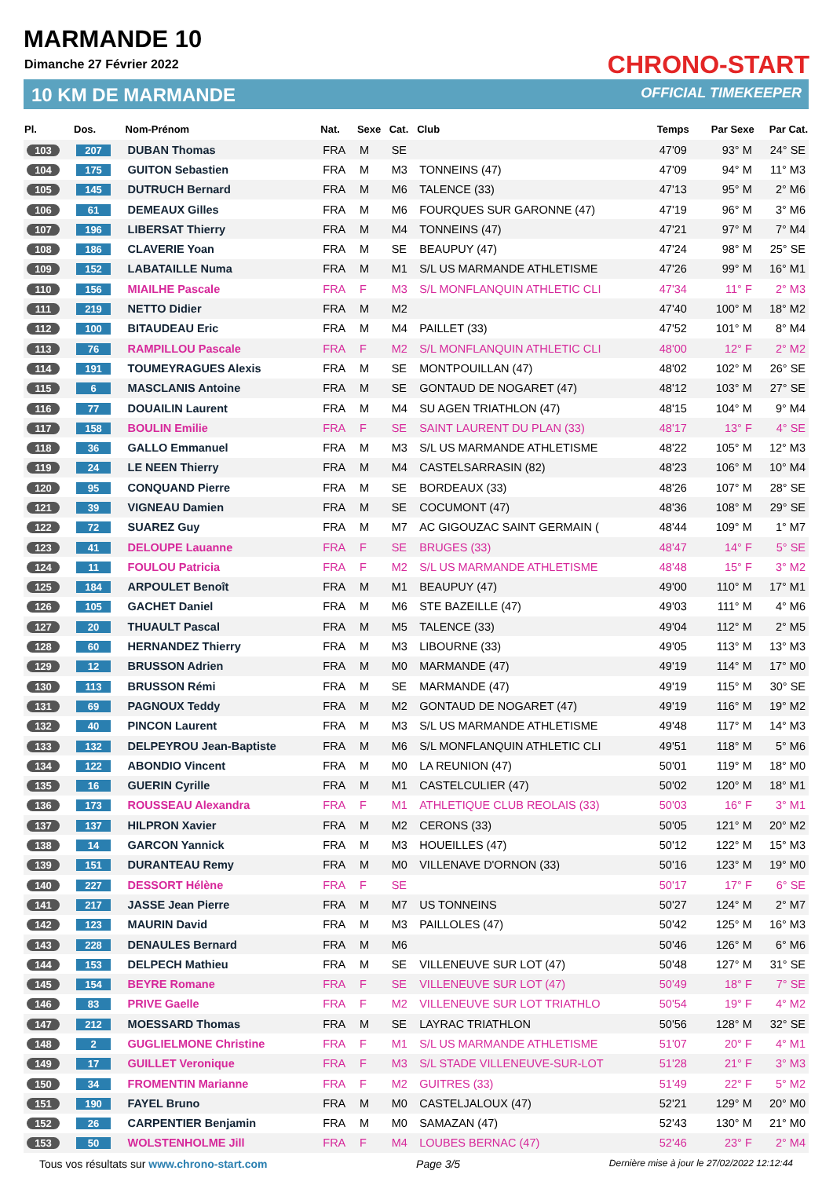MARMANDE 10
Dimanche 27 Février 2022
10 KM DE MARMANDE
CHRONO-START
OFFICIAL TIMEKEEPER
| Pl. | Dos. | Nom-Prénom | Nat. | Sexe | Cat. | Club | Temps | Par Sexe | Par Cat. |
| --- | --- | --- | --- | --- | --- | --- | --- | --- | --- |
| 103 | 207 | DUBAN Thomas | FRA | M | SE | | 47'09 | 93° M | 24° SE |
| 104 | 175 | GUITON Sebastien | FRA | M | M3 | TONNEINS (47) | 47'09 | 94° M | 11° M3 |
| 105 | 145 | DUTRUCH Bernard | FRA | M | M6 | TALENCE (33) | 47'13 | 95° M | 2° M6 |
| 106 | 61 | DEMEAUX Gilles | FRA | M | M6 | FOURQUES SUR GARONNE (47) | 47'19 | 96° M | 3° M6 |
| 107 | 196 | LIBERSAT Thierry | FRA | M | M4 | TONNEINS (47) | 47'21 | 97° M | 7° M4 |
| 108 | 186 | CLAVERIE Yoan | FRA | M | SE | BEAUPUY (47) | 47'24 | 98° M | 25° SE |
| 109 | 152 | LABATAILLE Numa | FRA | M | M1 | S/L US MARMANDE ATHLETISME | 47'26 | 99° M | 16° M1 |
| 110 | 156 | MIAILHE Pascale | FRA | F | M3 | S/L MONFLANQUIN ATHLETIC CLI | 47'34 | 11° F | 2° M3 |
| 111 | 219 | NETTO Didier | FRA | M | M2 | | 47'40 | 100° M | 18° M2 |
| 112 | 100 | BITAUDEAU Eric | FRA | M | M4 | PAILLET (33) | 47'52 | 101° M | 8° M4 |
| 113 | 76 | RAMPILLOU Pascale | FRA | F | M2 | S/L MONFLANQUIN ATHLETIC CLI | 48'00 | 12° F | 2° M2 |
| 114 | 191 | TOUMEYRAGUES Alexis | FRA | M | SE | MONTPOUILLAN (47) | 48'02 | 102° M | 26° SE |
| 115 | 6 | MASCLANIS Antoine | FRA | M | SE | GONTAUD DE NOGARET (47) | 48'12 | 103° M | 27° SE |
| 116 | 77 | DOUAILIN Laurent | FRA | M | M4 | SU AGEN TRIATHLON (47) | 48'15 | 104° M | 9° M4 |
| 117 | 158 | BOULIN Emilie | FRA | F | SE | SAINT LAURENT DU PLAN (33) | 48'17 | 13° F | 4° SE |
| 118 | 36 | GALLO Emmanuel | FRA | M | M3 | S/L US MARMANDE ATHLETISME | 48'22 | 105° M | 12° M3 |
| 119 | 24 | LE NEEN Thierry | FRA | M | M4 | CASTELSARRASIN (82) | 48'23 | 106° M | 10° M4 |
| 120 | 95 | CONQUAND Pierre | FRA | M | SE | BORDEAUX (33) | 48'26 | 107° M | 28° SE |
| 121 | 39 | VIGNEAU Damien | FRA | M | SE | COCUMONT (47) | 48'36 | 108° M | 29° SE |
| 122 | 72 | SUAREZ Guy | FRA | M | M7 | AC GIGOUZAC SAINT GERMAIN ( | 48'44 | 109° M | 1° M7 |
| 123 | 41 | DELOUPE Lauanne | FRA | F | SE | BRUGES (33) | 48'47 | 14° F | 5° SE |
| 124 | 11 | FOULOU Patricia | FRA | F | M2 | S/L US MARMANDE ATHLETISME | 48'48 | 15° F | 3° M2 |
| 125 | 184 | ARPOULET Benoît | FRA | M | M1 | BEAUPUY (47) | 49'00 | 110° M | 17° M1 |
| 126 | 105 | GACHET Daniel | FRA | M | M6 | STE BAZEILLE (47) | 49'03 | 111° M | 4° M6 |
| 127 | 20 | THUAULT Pascal | FRA | M | M5 | TALENCE (33) | 49'04 | 112° M | 2° M5 |
| 128 | 60 | HERNANDEZ Thierry | FRA | M | M3 | LIBOURNE (33) | 49'05 | 113° M | 13° M3 |
| 129 | 12 | BRUSSON Adrien | FRA | M | M0 | MARMANDE (47) | 49'19 | 114° M | 17° M0 |
| 130 | 113 | BRUSSON Rémi | FRA | M | SE | MARMANDE (47) | 49'19 | 115° M | 30° SE |
| 131 | 69 | PAGNOUX Teddy | FRA | M | M2 | GONTAUD DE NOGARET (47) | 49'19 | 116° M | 19° M2 |
| 132 | 40 | PINCON Laurent | FRA | M | M3 | S/L US MARMANDE ATHLETISME | 49'48 | 117° M | 14° M3 |
| 133 | 132 | DELPEYROU Jean-Baptiste | FRA | M | M6 | S/L MONFLANQUIN ATHLETIC CLI | 49'51 | 118° M | 5° M6 |
| 134 | 122 | ABONDIO Vincent | FRA | M | M0 | LA REUNION (47) | 50'01 | 119° M | 18° M0 |
| 135 | 16 | GUERIN Cyrille | FRA | M | M1 | CASTELCULIER (47) | 50'02 | 120° M | 18° M1 |
| 136 | 173 | ROUSSEAU Alexandra | FRA | F | M1 | ATHLETIQUE CLUB REOLAIS (33) | 50'03 | 16° F | 3° M1 |
| 137 | 137 | HILPRON Xavier | FRA | M | M2 | CERONS (33) | 50'05 | 121° M | 20° M2 |
| 138 | 14 | GARCON Yannick | FRA | M | M3 | HOUEILLES (47) | 50'12 | 122° M | 15° M3 |
| 139 | 151 | DURANTEAU Remy | FRA | M | M0 | VILLENAVE D'ORNON (33) | 50'16 | 123° M | 19° M0 |
| 140 | 227 | DESSORT Hélène | FRA | F | SE | | 50'17 | 17° F | 6° SE |
| 141 | 217 | JASSE Jean Pierre | FRA | M | M7 | US TONNEINS | 50'27 | 124° M | 2° M7 |
| 142 | 123 | MAURIN David | FRA | M | M3 | PAILLOLES (47) | 50'42 | 125° M | 16° M3 |
| 143 | 228 | DENAULES Bernard | FRA | M | M6 | | 50'46 | 126° M | 6° M6 |
| 144 | 153 | DELPECH Mathieu | FRA | M | SE | VILLENEUVE SUR LOT (47) | 50'48 | 127° M | 31° SE |
| 145 | 154 | BEYRE Romane | FRA | F | SE | VILLENEUVE SUR LOT (47) | 50'49 | 18° F | 7° SE |
| 146 | 83 | PRIVE Gaelle | FRA | F | M2 | VILLENEUVE SUR LOT TRIATHLO | 50'54 | 19° F | 4° M2 |
| 147 | 212 | MOESSARD Thomas | FRA | M | SE | LAYRAC TRIATHLON | 50'56 | 128° M | 32° SE |
| 148 | 2 | GUGLIELMONE Christine | FRA | F | M1 | S/L US MARMANDE ATHLETISME | 51'07 | 20° F | 4° M1 |
| 149 | 17 | GUILLET Veronique | FRA | F | M3 | S/L STADE VILLENEUVE-SUR-LOT | 51'28 | 21° F | 3° M3 |
| 150 | 34 | FROMENTIN Marianne | FRA | F | M2 | GUITRES (33) | 51'49 | 22° F | 5° M2 |
| 151 | 190 | FAYEL Bruno | FRA | M | M0 | CASTELJALOUX (47) | 52'21 | 129° M | 20° M0 |
| 152 | 26 | CARPENTIER Benjamin | FRA | M | M0 | SAMAZAN (47) | 52'43 | 130° M | 21° M0 |
| 153 | 50 | WOLSTENHOLME Jill | FRA | F | M4 | LOUBES BERNAC (47) | 52'46 | 23° F | 2° M4 |
Tous vos résultats sur www.chrono-start.com Page 3/5 Dernière mise à jour le 27/02/2022 12:12:44